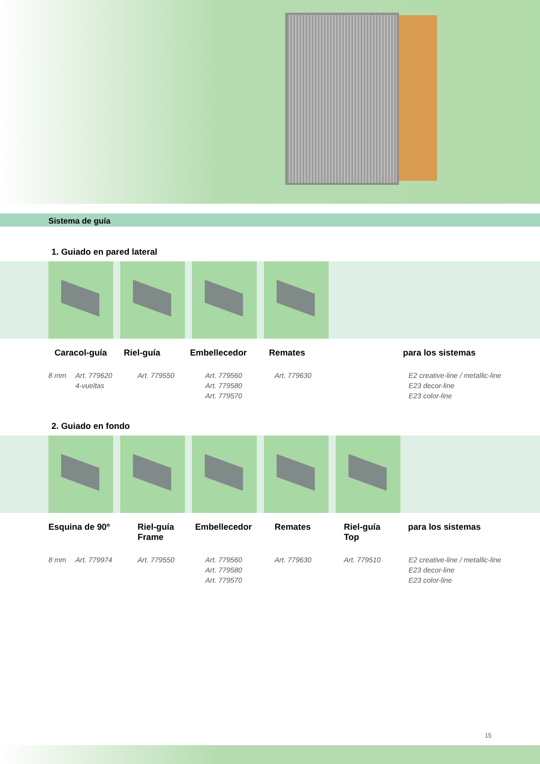Sistema de guía
1. Guiado en pared lateral
Caracol-guía Riel-guía Embellecedor Remates para los sistemas
8 mm Art. 779620
4-vueltas
Art. 779550 Art. 779560
Art. 779580
Art. 779570
Art. 779630 E2 creative-line / metallic-line
E23 decor-line
E23 color-line
2. Guiado en fondo
Esquina de 90º Riel-guía
Frame
Embellecedor Remates Riel-guía
Top
para los sistemas
8 mm Art. 779974 Art. 779550 Art. 779560
Art. 779580
Art. 779570
Art. 779630 Art. 779510 E2 creative-line / metallic-line
E23 decor-line
E23 color-line
15